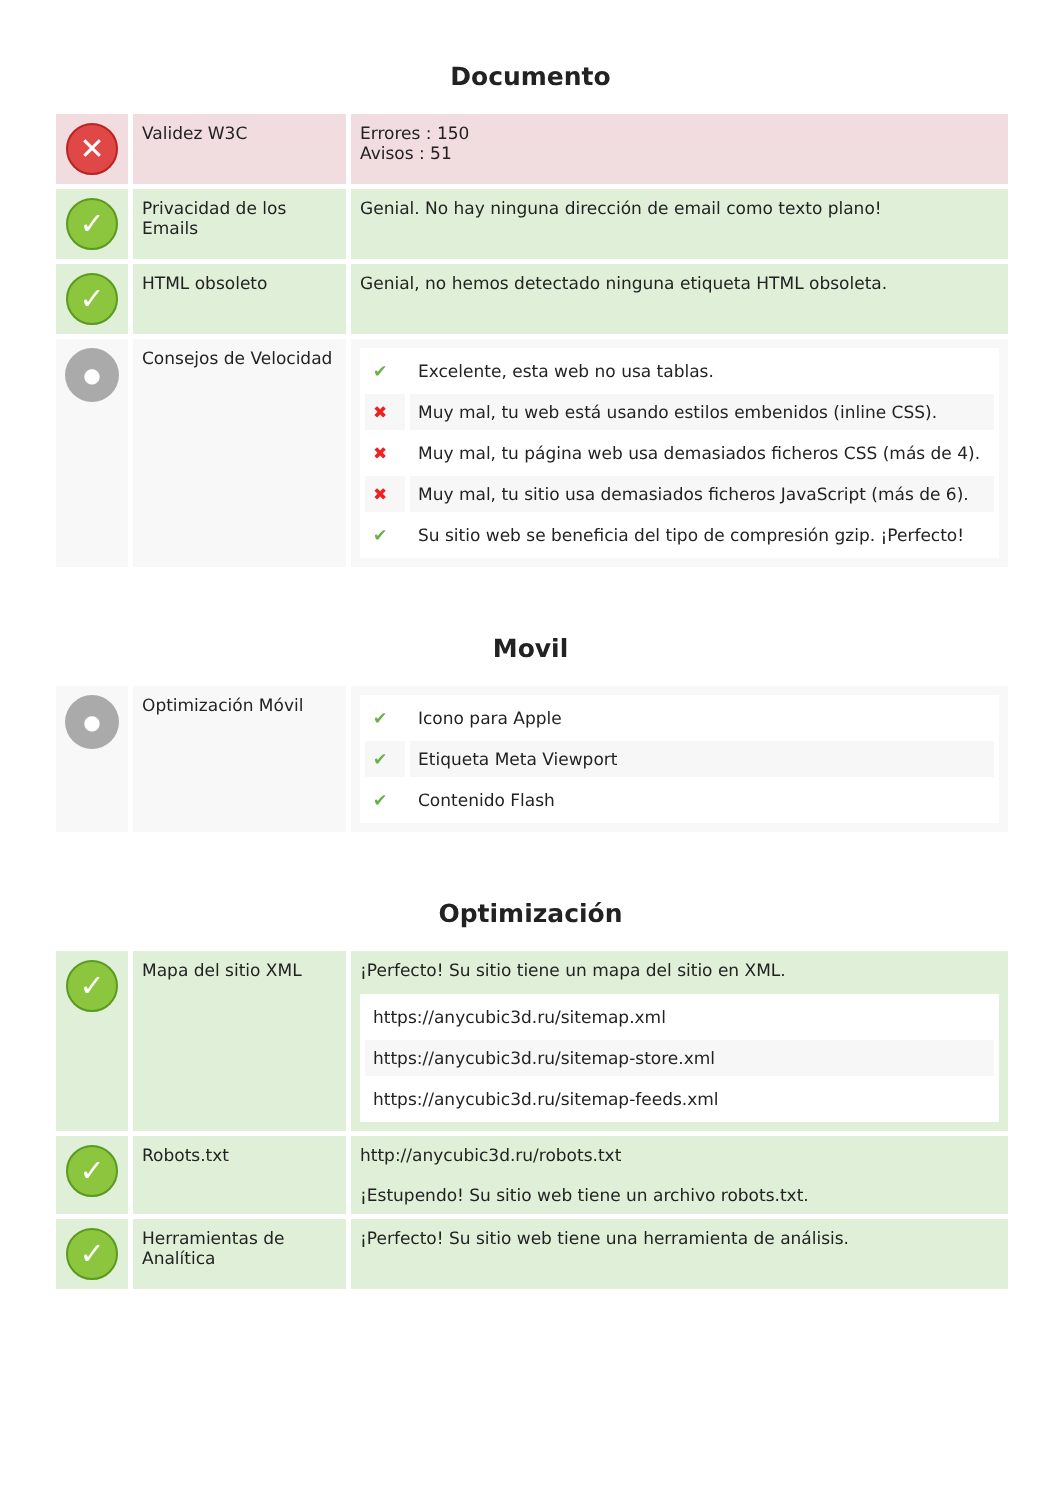Documento
| ✕ | Validez W3C | Errores : 150 Avisos : 51 |
| ✓ | Privacidad de los Emails | Genial. No hay ninguna dirección de email como texto plano! |
| ✓ | HTML obsoleto | Genial, no hemos detectado ninguna etiqueta HTML obsoleta. |
| ● | Consejos de Velocidad | / ✔ / Excelente, esta web no usa tablas. / / ✖ / Muy mal, tu web está usando estilos embenidos (inline CSS). / / ✖ / Muy mal, tu página web usa demasiados ficheros CSS (más de 4). / / ✖ / Muy mal, tu sitio usa demasiados ficheros JavaScript (más de 6). / / ✔ / Su sitio web se beneficia del tipo de compresión gzip. ¡Perfecto! / |
Movil
| ● | Optimización Móvil | / ✔ / Icono para Apple / / ✔ / Etiqueta Meta Viewport / / ✔ / Contenido Flash / |
Optimización
| ✓ | Mapa del sitio XML | ¡Perfecto! Su sitio tiene un mapa del sitio en XML. / https://anycubic3d.ru/sitemap.xml / / https://anycubic3d.ru/sitemap-store.xml / / https://anycubic3d.ru/sitemap-feeds.xml / |
| ✓ | Robots.txt | http://anycubic3d.ru/robots.txt ¡Estupendo! Su sitio web tiene un archivo robots.txt. |
| ✓ | Herramientas de Analítica | ¡Perfecto! Su sitio web tiene una herramienta de análisis. |